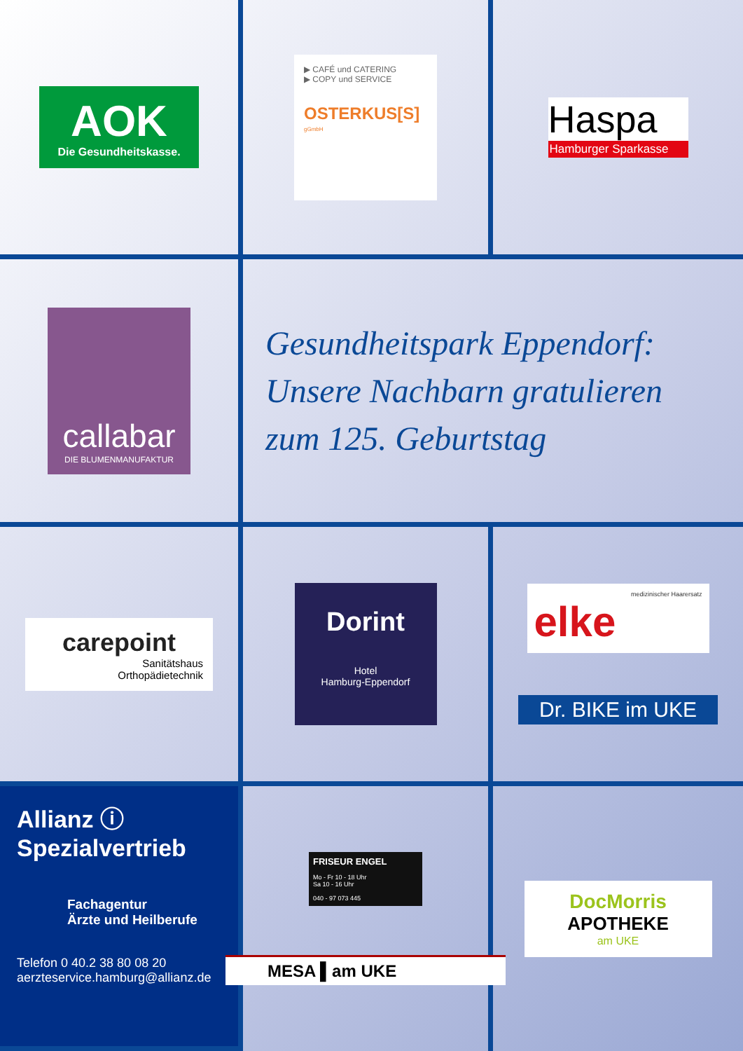AOK
Die Gesundheitskasse.
▶ CAFÉ und CATERING
▶ COPY und SERVICE
OSTERKUS[S] gGmbH
Haspa
Hamburger Sparkasse
callabar
DIE BLUMENMANUFAKTUR
Gesundheitspark Eppendorf:
Unsere Nachbarn gratulieren
zum 125. Geburtstag
carepoint
Sanitätshaus
Orthopädietechnik
Dorint
Hotel
Hamburg-Eppendorf
medizinischer Haarersatz
elke
Dr. BIKE im UKE
Allianz ⓘ
Spezialvertrieb
Fachagentur
Ärzte und Heilberufe
Telefon 0 40.2 38 80 08 20
aerzteservice.hamburg@allianz.de
FRISEUR ENGEL
Mo - Fr 10 - 18 Uhr
Sa 10 - 16 Uhr
040 - 97 073 445
MESA ▌am UKE
DocMorris
APOTHEKE
am UKE